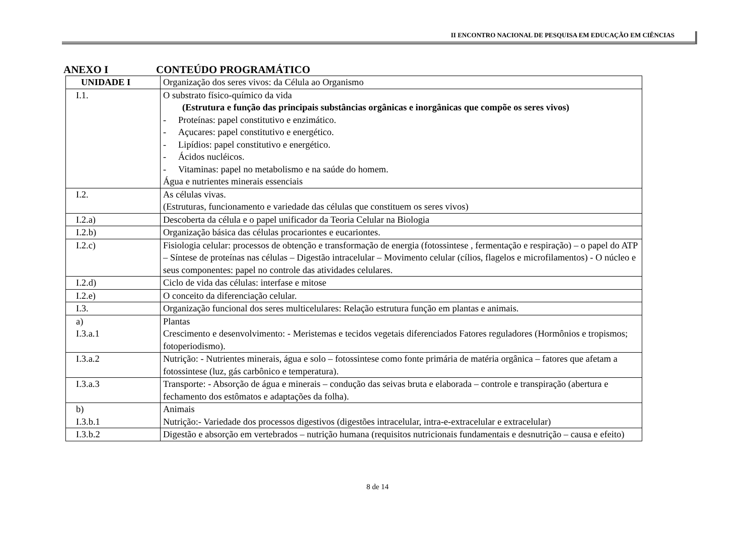II ENCONTRO NACIONAL DE PESQUISA EM EDUCAÇÃO EM CIÊNCIAS
ANEXO I CONTEÚDO PROGRAMÁTICO
| UNIDADE I | Organização dos seres vivos: da Célula ao Organismo |
| I.1. | O substrato físico-químico da vida (Estrutura e função das principais substâncias orgânicas e inorgânicas que compõe os seres vivos) - Proteínas: papel constitutivo e enzimático. - Açucares: papel constitutivo e energético. - Lipídios: papel constitutivo e energético. - Ácidos nucléicos. - Vitaminas: papel no metabolismo e na saúde do homem. Água e nutrientes minerais essenciais |
| I.2. | As células vivas. (Estruturas, funcionamento e variedade das células que constituem os seres vivos) |
| I.2.a) | Descoberta da célula e o papel unificador da Teoria Celular na Biologia |
| I.2.b) | Organização básica das células procariontes e eucariontes. |
| I.2.c) | Fisiologia celular: processos de obtenção e transformação de energia (fotossintese , fermentação e respiração) – o papel do ATP – Síntese de proteínas nas células – Digestão intracelular – Movimento celular (cílios, flagelos e microfilamentos) - O núcleo e seus componentes: papel no controle das atividades celulares. |
| I.2.d) | Ciclo de vida das células: interfase e mitose |
| I.2.e) | O conceito da diferenciação celular. |
| I.3. | Organização funcional dos seres multicelulares: Relação estrutura função em plantas e animais. |
| a) I.3.a.1 | Plantas Crescimento e desenvolvimento: - Meristemas e tecidos vegetais diferenciados Fatores reguladores (Hormônios e tropismos; fotoperiodismo). |
| I.3.a.2 | Nutrição: - Nutrientes minerais, água e solo – fotossintese como fonte primária de matéria orgânica – fatores que afetam a fotossintese (luz, gás carbônico e temperatura). |
| I.3.a.3 | Transporte: - Absorção de água e minerais – condução das seivas bruta e elaborada – controle e transpiração (abertura e fechamento dos estômatos e adaptações da folha). |
| b) I.3.b.1 | Animais Nutrição:- Variedade dos processos digestivos (digestões intracelular, intra-e-extracelular e extracelular) |
| I.3.b.2 | Digestão e absorção em vertebrados – nutrição humana (requisitos nutricionais fundamentais e desnutrição – causa e efeito) |
8 de 14